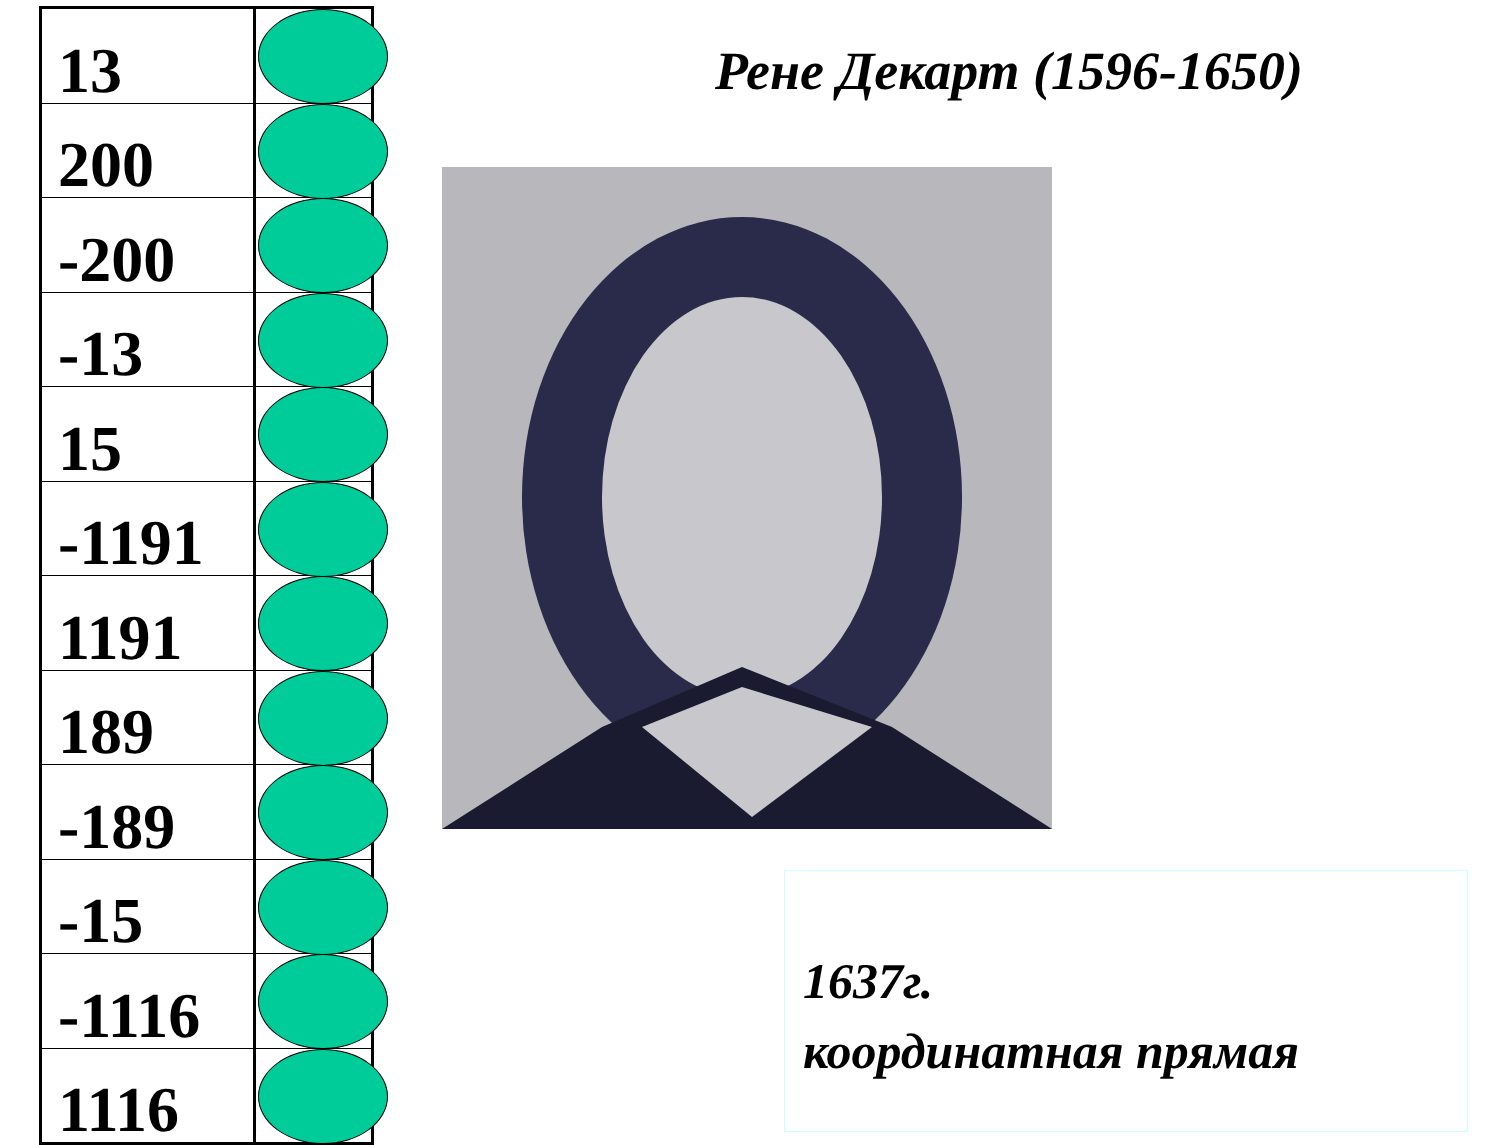| 13 | |
| 200 | |
| -200 | |
| -13 | |
| 15 | |
| -1191 | |
| 1191 | |
| 189 | |
| -189 | |
| -15 | |
| -1116 | |
| 1116 | |
Рене Декарт (1596-1650)
1637г.
координатная прямая